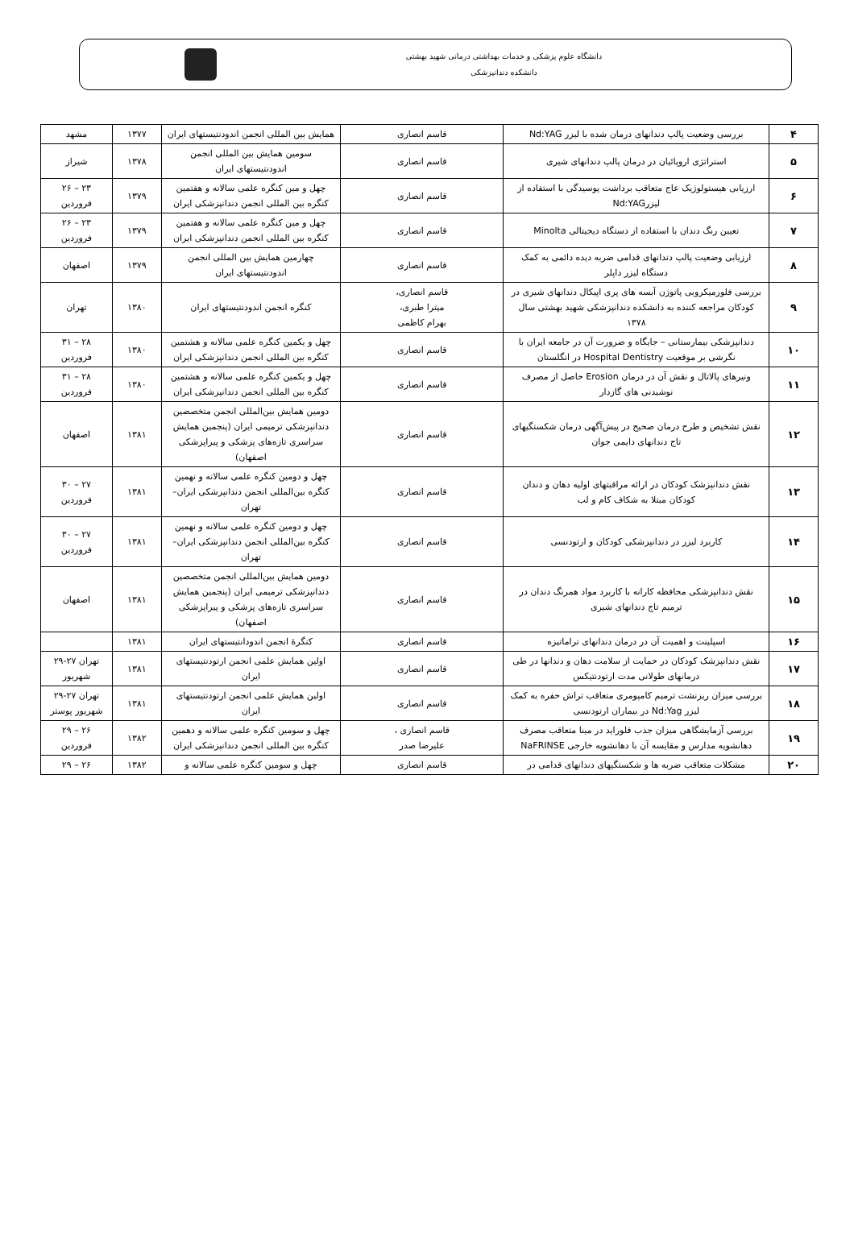دانشگاه علوم پزشکی و خدمات بهداشتی درمانی شهید بهشتی
دانشکده دندانپزشکی
| ۴ | بررسی وضعیت پالپ دندانهای درمان شده با لیزر Nd:YAG | قاسم انصاری | همایش بین المللی انجمن اندودنتیستهای ایران | ۱۳۷۷ | مشهد |
| ۵ | استراتژی اروپائیان در درمان پالپ دندانهای شیری | قاسم انصاری | سومین همایش بین المللی انجمن اندودنتیستهای ایران | ۱۳۷۸ | شیراز |
| ۶ | ارزیابی هیستولوژیک عاج متعاقب برداشت پوسیدگی با استفاده از لیزرNd:YAG | قاسم انصاری | چهل و مین کنگره علمی سالانه و هفتمین کنگره بین المللی انجمن دندانپزشکی ایران | ۱۳۷۹ | ۲۳ – ۲۶ فروردین |
| ۷ | تعیین رنگ دندان با استفاده از دستگاه دیجیتالی Minolta | قاسم انصاری | چهل و مین کنگره علمی سالانه و هفتمین کنگره بین المللی انجمن دندانپزشکی ایران | ۱۳۷۹ | ۲۳ – ۲۶ فروردین |
| ۸ | ارزیابی وضعیت پالپ دندانهای قدامی ضربه دیده دائمی به کمک دستگاه لیزر داپلر | قاسم انصاری | چهارمین همایش بین المللی انجمن اندودنتیستهای ایران | ۱۳۷۹ | اصفهان |
| ۹ | بررسی فلورمیکروبی پاتوژن آبسه های پری اپیکال دندانهای شیری در کودکان مراجعه کننده به دانشکده دندانپزشکی شهید بهشتی سال ۱۳۷۸ | قاسم انصاری، میترا طبری، بهرام کاظمی | کنگره انجمن اندودنتیستهای ایران | ۱۳۸۰ | تهران |
| ۱۰ | دندانپزشکی بیمارستانی – جایگاه و ضرورت آن در جامعه ایران با نگرشی بر موقعیت Hospital Dentistry در انگلستان | قاسم انصاری | چهل و یکمین کنگره علمی سالانه و هشتمین کنگره بین المللی انجمن دندانپزشکی ایران | ۱۳۸۰ | ۲۸ – ۳۱ فروردین |
| ۱۱ | ونیرهای پالاتال و نقش آن در درمان Erosion حاصل از مصرف نوشیدنی های گازدار | قاسم انصاری | چهل و یکمین کنگره علمی سالانه و هشتمین کنگره بین المللی انجمن دندانپزشکی ایران | ۱۳۸۰ | ۲۸ – ۳۱ فروردین |
| ۱۲ | نقش تشخیص و طرح درمان صحیح در پیش‌آگهی درمان شکستگیهای تاج دندانهای دایمی جوان | قاسم انصاری | دومین همایش بین‌المللی انجمن متخصصین دندانپزشکی ترمیمی ایران (پنجمین همایش سراسری تازه‌های پزشکی و پیراپزشکی اصفهان) | ۱۳۸۱ | اصفهان |
| ۱۳ | نقش دندانپزشک کودکان در ارائه مراقبتهای اولیه دهان و دندان کودکان مبتلا به شکاف کام و لب | قاسم انصاری | چهل و دومین کنگره علمی سالانه و نهمین کنگره بین‌المللی انجمن دندانپزشکی ایران–تهران | ۱۳۸۱ | ۲۷ – ۳۰ فروردین |
| ۱۴ | کاربرد لیزر در دندانپزشکی کودکان و ارتودنسی | قاسم انصاری | چهل و دومین کنگره علمی سالانه و نهمین کنگره بین‌المللی انجمن دندانپزشکی ایران–تهران | ۱۳۸۱ | ۲۷ – ۳۰ فروردین |
| ۱۵ | نقش دندانپزشکی محافظه کارانه با کاربرد مواد همرنگ دندان در ترمیم تاج دندانهای شیری | قاسم انصاری | دومین همایش بین‌المللی انجمن متخصصین دندانپزشکی ترمیمی ایران (پنجمین همایش سراسری تازه‌های پزشکی و پیراپزشکی اصفهان) | ۱۳۸۱ | اصفهان |
| ۱۶ | اسپلینت و اهمیت آن در درمان دندانهای تراماتیزه | قاسم انصاری | کنگرهٔ انجمن اندودانتیستهای ایران | ۱۳۸۱ | |
| ۱۷ | نقش دندانپزشک کودکان در حمایت از سلامت دهان و دندانها در طی درمانهای طولانی مدت ارتودنتیکس | قاسم انصاری | اولین همایش علمی انجمن ارتودنتیستهای ایران | ۱۳۸۱ | تهران ۲۷-۲۹ شهریور |
| ۱۸ | بررسی میزان ریزنشت ترمیم کامپومری متعاقب تراش حفره به کمک لیزر Nd:Yag در بیماران ارتودنسی | قاسم انصاری | اولین همایش علمی انجمن ارتودنتیستهای ایران | ۱۳۸۱ | تهران ۲۷-۲۹ شهریور پوستر |
| ۱۹ | بررسی آزمایشگاهی میزان جذب فلوراید در مینا متعاقب مصرف دهانشویه مدارس و مقایسه آن با دهانشویه خارجی NaFRINSE | قاسم انصاری ، علیرضا صدر | چهل و سومین کنگره علمی سالانه و دهمین کنگره بین المللی انجمن دندانپزشکی ایران | ۱۳۸۲ | ۲۶ – ۲۹ فروردین |
| ۲۰ | مشکلات متعاقب ضربه ها و شکستگیهای دندانهای قدامی در | قاسم انصاری | چهل و سومین کنگره علمی سالانه و | ۱۳۸۲ | ۲۶ – ۲۹ |